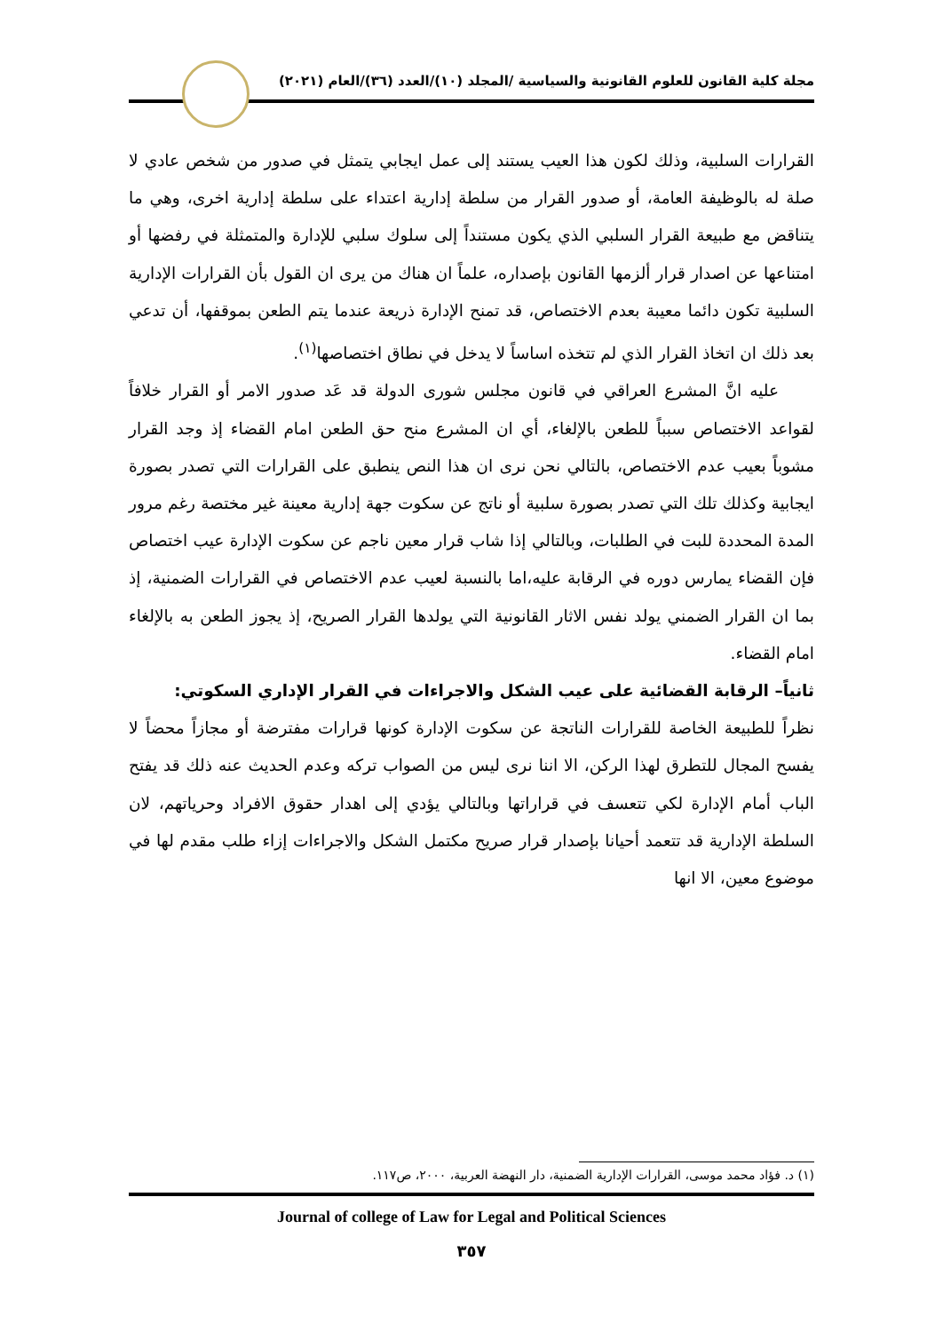مجلة كلية القانون للعلوم القانونية والسياسية /المجلد (١٠)/العدد (٣٦)/العام (٢٠٢١)
القرارات السلبية، وذلك لكون هذا العيب يستند إلى عمل ايجابي يتمثل في صدور من شخص عادي لا صلة له بالوظيفة العامة، أو صدور القرار من سلطة إدارية اعتداء على سلطة إدارية اخرى، وهي ما يتناقض مع طبيعة القرار السلبي الذي يكون مستنداً إلى سلوك سلبي للإدارة والمتمثلة في رفضها أو امتناعها عن اصدار قرار ألزمها القانون بإصداره، علماً ان هناك من يرى ان القول بأن القرارات الإدارية السلبية تكون دائما معيبة بعدم الاختصاص، قد تمنح الإدارة ذريعة عندما يتم الطعن بموقفها، أن تدعي بعد ذلك ان اتخاذ القرار الذي لم تتخذه اساساً لا يدخل في نطاق اختصاصها<sup>(١)</sup>.
عليه انَّ المشرع العراقي في قانون مجلس شورى الدولة قد عَد صدور الامر أو القرار خلافاً لقواعد الاختصاص سبباً للطعن بالإلغاء، أي ان المشرع منح حق الطعن امام القضاء إذ وجد القرار مشوباً بعيب عدم الاختصاص، بالتالي نحن نرى ان هذا النص ينطبق على القرارات التي تصدر بصورة ايجابية وكذلك تلك التي تصدر بصورة سلبية أو ناتج عن سكوت جهة إدارية معينة غير مختصة رغم مرور المدة المحددة للبت في الطلبات، وبالتالي إذا شاب قرار معين ناجم عن سكوت الإدارة عيب اختصاص فإن القضاء يمارس دوره في الرقابة عليه،اما بالنسبة لعيب عدم الاختصاص في القرارات الضمنية، إذ بما ان القرار الضمني يولد نفس الاثار القانونية التي يولدها القرار الصريح، إذ يجوز الطعن به بالإلغاء امام القضاء.
ثانياً– الرقابة القضائية على عيب الشكل والاجراءات في القرار الإداري السكوتي:
نظراً للطبيعة الخاصة للقرارات الناتجة عن سكوت الإدارة كونها قرارات مفترضة أو مجازاً محضاً لا يفسح المجال للتطرق لهذا الركن، الا اننا نرى ليس من الصواب تركه وعدم الحديث عنه ذلك قد يفتح الباب أمام الإدارة لكي تتعسف في قراراتها وبالتالي يؤدي إلى اهدار حقوق الافراد وحرياتهم، لان السلطة الإدارية قد تتعمد أحيانا بإصدار قرار صريح مكتمل الشكل والاجراءات إزاء طلب مقدم لها في موضوع معين، الا انها
(١) د. فؤاد محمد موسى، القرارات الإدارية الضمنية، دار النهضة العربية، ٢٠٠٠، ص١١٧.
Journal of college of Law for Legal and Political Sciences
٣٥٧